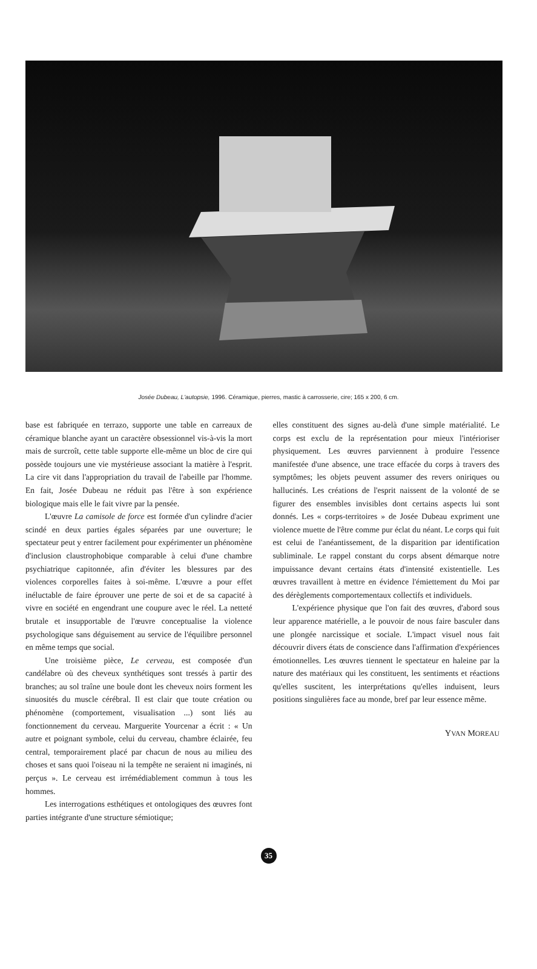Josée Dubeau, L'autopsie, 1996. Céramique, pierres, mastic à carrosserie, cire; 165 x 200, 6 cm.
base est fabriquée en terrazo, supporte une table en carreaux de céramique blanche ayant un caractère obsessionnel vis-à-vis la mort mais de surcroît, cette table supporte elle-même un bloc de cire qui possède toujours une vie mystérieuse associant la matière à l'esprit. La cire vit dans l'appropriation du travail de l'abeille par l'homme. En fait, Josée Dubeau ne réduit pas l'être à son expérience biologique mais elle le fait vivre par la pensée.
L'œuvre La camisole de force est formée d'un cylindre d'acier scindé en deux parties égales séparées par une ouverture; le spectateur peut y entrer facilement pour expérimenter un phénomène d'inclusion claustrophobique comparable à celui d'une chambre psychiatrique capitonnée, afin d'éviter les blessures par des violences corporelles faites à soi-même. L'œuvre a pour effet inéluctable de faire éprouver une perte de soi et de sa capacité à vivre en société en engendrant une coupure avec le réel. La netteté brutale et insupportable de l'œuvre conceptualise la violence psychologique sans déguisement au service de l'équilibre personnel en même temps que social.
Une troisième pièce, Le cerveau, est composée d'un candélabre où des cheveux synthétiques sont tressés à partir des branches; au sol traîne une boule dont les cheveux noirs forment les sinuosités du muscle cérébral. Il est clair que toute création ou phénomène (comportement, visualisation ...) sont liés au fonctionnement du cerveau. Marguerite Yourcenar a écrit : « Un autre et poignant symbole, celui du cerveau, chambre éclairée, feu central, temporairement placé par chacun de nous au milieu des choses et sans quoi l'oiseau ni la tempête ne seraient ni imaginés, ni perçus ». Le cerveau est irrémédiablement commun à tous les hommes.
Les interrogations esthétiques et ontologiques des œuvres font parties intégrante d'une structure sémiotique;
elles constituent des signes au-delà d'une simple matérialité. Le corps est exclu de la représentation pour mieux l'intérioriser physiquement. Les œuvres parviennent à produire l'essence manifestée d'une absence, une trace effacée du corps à travers des symptômes; les objets peuvent assumer des revers oniriques ou hallucinés. Les créations de l'esprit naissent de la volonté de se figurer des ensembles invisibles dont certains aspects lui sont donnés. Les « corps-territoires » de Josée Dubeau expriment une violence muette de l'être comme pur éclat du néant. Le corps qui fuit est celui de l'anéantissement, de la disparition par identification subliminale. Le rappel constant du corps absent démarque notre impuissance devant certains états d'intensité existentielle. Les œuvres travaillent à mettre en évidence l'émiettement du Moi par des dérèglements comportementaux collectifs et individuels.
L'expérience physique que l'on fait des œuvres, d'abord sous leur apparence matérielle, a le pouvoir de nous faire basculer dans une plongée narcissique et sociale. L'impact visuel nous fait découvrir divers états de conscience dans l'affirmation d'expériences émotionnelles. Les œuvres tiennent le spectateur en haleine par la nature des matériaux qui les constituent, les sentiments et réactions qu'elles suscitent, les interprétations qu'elles induisent, leurs positions singulières face au monde, bref par leur essence même.
YVAN MOREAU
35